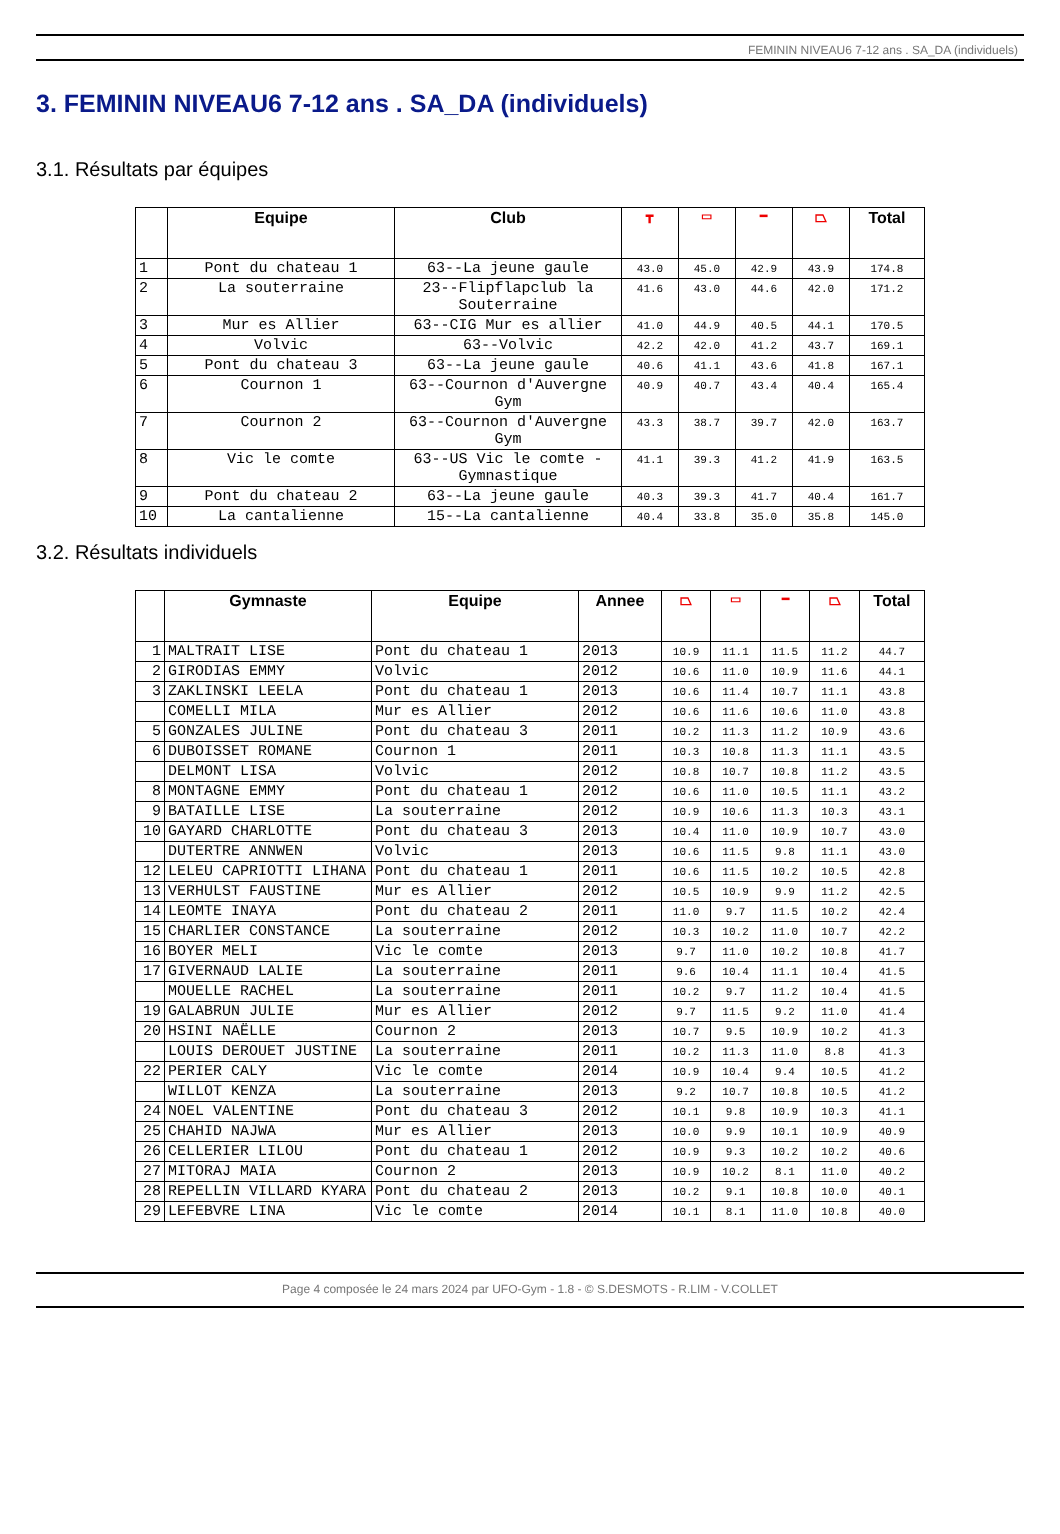FEMININ NIVEAU6 7-12 ans . SA_DA (individuels)
3. FEMININ NIVEAU6 7-12 ans . SA_DA (individuels)
3.1. Résultats par équipes
| | Equipe | Club | ┳ | ▭ | ━ | ⏢ | Total |
| --- | --- | --- | --- | --- | --- | --- | --- |
| 1 | Pont du chateau 1 | 63--La jeune gaule | 43.0 | 45.0 | 42.9 | 43.9 | 174.8 |
| 2 | La souterraine | 23--Flipflapclub la Souterraine | 41.6 | 43.0 | 44.6 | 42.0 | 171.2 |
| 3 | Mur es Allier | 63--CIG Mur es allier | 41.0 | 44.9 | 40.5 | 44.1 | 170.5 |
| 4 | Volvic | 63--Volvic | 42.2 | 42.0 | 41.2 | 43.7 | 169.1 |
| 5 | Pont du chateau 3 | 63--La jeune gaule | 40.6 | 41.1 | 43.6 | 41.8 | 167.1 |
| 6 | Cournon 1 | 63--Cournon d'Auvergne Gym | 40.9 | 40.7 | 43.4 | 40.4 | 165.4 |
| 7 | Cournon 2 | 63--Cournon d'Auvergne Gym | 43.3 | 38.7 | 39.7 | 42.0 | 163.7 |
| 8 | Vic le comte | 63--US Vic le comte - Gymnastique | 41.1 | 39.3 | 41.2 | 41.9 | 163.5 |
| 9 | Pont du chateau 2 | 63--La jeune gaule | 40.3 | 39.3 | 41.7 | 40.4 | 161.7 |
| 10 | La cantalienne | 15--La cantalienne | 40.4 | 33.8 | 35.0 | 35.8 | 145.0 |
3.2. Résultats individuels
| | Gymnaste | Equipe | Annee | ⏢ | ▭ | ━ | ⏢ | Total |
| --- | --- | --- | --- | --- | --- | --- | --- | --- |
| 1 | MALTRAIT LISE | Pont du chateau 1 | 2013 | 10.9 | 11.1 | 11.5 | 11.2 | 44.7 |
| 2 | GIRODIAS EMMY | Volvic | 2012 | 10.6 | 11.0 | 10.9 | 11.6 | 44.1 |
| 3 | ZAKLINSKI LEELA | Pont du chateau 1 | 2013 | 10.6 | 11.4 | 10.7 | 11.1 | 43.8 |
| | COMELLI MILA | Mur es Allier | 2012 | 10.6 | 11.6 | 10.6 | 11.0 | 43.8 |
| 5 | GONZALES JULINE | Pont du chateau 3 | 2011 | 10.2 | 11.3 | 11.2 | 10.9 | 43.6 |
| 6 | DUBOISSET ROMANE | Cournon 1 | 2011 | 10.3 | 10.8 | 11.3 | 11.1 | 43.5 |
| | DELMONT LISA | Volvic | 2012 | 10.8 | 10.7 | 10.8 | 11.2 | 43.5 |
| 8 | MONTAGNE EMMY | Pont du chateau 1 | 2012 | 10.6 | 11.0 | 10.5 | 11.1 | 43.2 |
| 9 | BATAILLE LISE | La souterraine | 2012 | 10.9 | 10.6 | 11.3 | 10.3 | 43.1 |
| 10 | GAYARD CHARLOTTE | Pont du chateau 3 | 2013 | 10.4 | 11.0 | 10.9 | 10.7 | 43.0 |
| | DUTERTRE ANNWEN | Volvic | 2013 | 10.6 | 11.5 | 9.8 | 11.1 | 43.0 |
| 12 | LELEU CAPRIOTTI LIHANA | Pont du chateau 1 | 2011 | 10.6 | 11.5 | 10.2 | 10.5 | 42.8 |
| 13 | VERHULST FAUSTINE | Mur es Allier | 2012 | 10.5 | 10.9 | 9.9 | 11.2 | 42.5 |
| 14 | LEOMTE INAYA | Pont du chateau 2 | 2011 | 11.0 | 9.7 | 11.5 | 10.2 | 42.4 |
| 15 | CHARLIER CONSTANCE | La souterraine | 2012 | 10.3 | 10.2 | 11.0 | 10.7 | 42.2 |
| 16 | BOYER MELI | Vic le comte | 2013 | 9.7 | 11.0 | 10.2 | 10.8 | 41.7 |
| 17 | GIVERNAUD LALIE | La souterraine | 2011 | 9.6 | 10.4 | 11.1 | 10.4 | 41.5 |
| | MOUELLE RACHEL | La souterraine | 2011 | 10.2 | 9.7 | 11.2 | 10.4 | 41.5 |
| 19 | GALABRUN JULIE | Mur es Allier | 2012 | 9.7 | 11.5 | 9.2 | 11.0 | 41.4 |
| 20 | HSINI NAËLLE | Cournon 2 | 2013 | 10.7 | 9.5 | 10.9 | 10.2 | 41.3 |
| | LOUIS DEROUET JUSTINE | La souterraine | 2011 | 10.2 | 11.3 | 11.0 | 8.8 | 41.3 |
| 22 | PERIER CALY | Vic le comte | 2014 | 10.9 | 10.4 | 9.4 | 10.5 | 41.2 |
| | WILLOT KENZA | La souterraine | 2013 | 9.2 | 10.7 | 10.8 | 10.5 | 41.2 |
| 24 | NOEL VALENTINE | Pont du chateau 3 | 2012 | 10.1 | 9.8 | 10.9 | 10.3 | 41.1 |
| 25 | CHAHID NAJWA | Mur es Allier | 2013 | 10.0 | 9.9 | 10.1 | 10.9 | 40.9 |
| 26 | CELLERIER LILOU | Pont du chateau 1 | 2012 | 10.9 | 9.3 | 10.2 | 10.2 | 40.6 |
| 27 | MITORAJ MAIA | Cournon 2 | 2013 | 10.9 | 10.2 | 8.1 | 11.0 | 40.2 |
| 28 | REPELLIN VILLARD KYARA | Pont du chateau 2 | 2013 | 10.2 | 9.1 | 10.8 | 10.0 | 40.1 |
| 29 | LEFEBVRE LINA | Vic le comte | 2014 | 10.1 | 8.1 | 11.0 | 10.8 | 40.0 |
Page 4 composée le 24 mars 2024 par UFO-Gym - 1.8 - © S.DESMOTS - R.LIM - V.COLLET